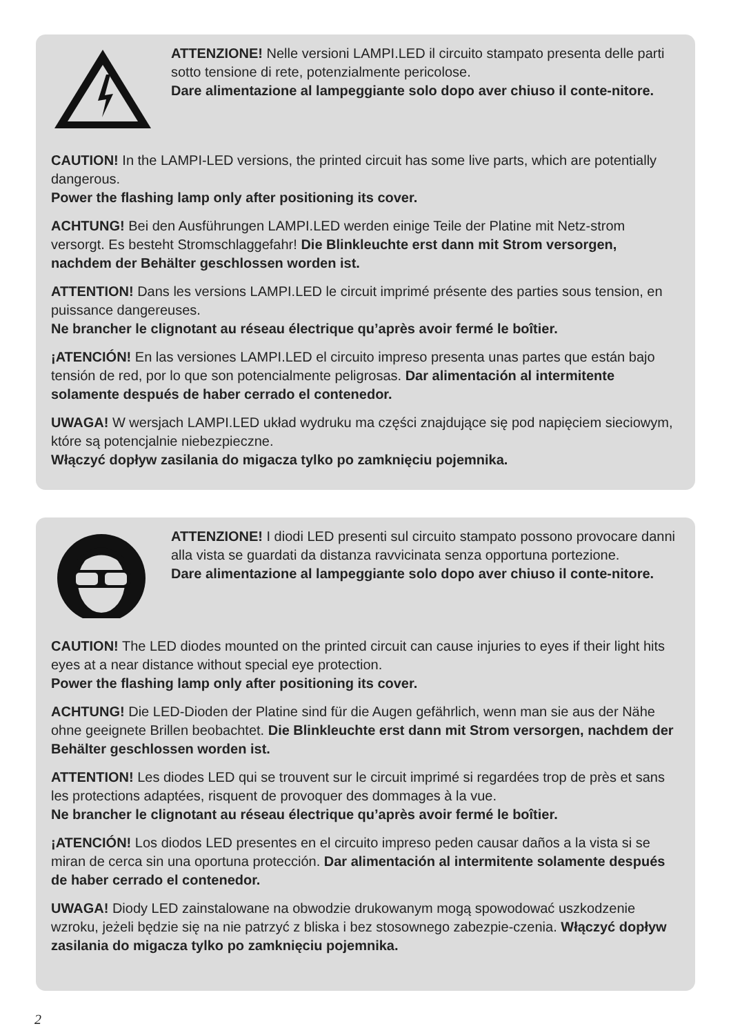ATTENZIONE! Nelle versioni LAMPI.LED il circuito stampato presenta delle parti sotto tensione di rete, potenzialmente pericolose.
Dare alimentazione al lampeggiante solo dopo aver chiuso il conte-nitore.
CAUTION! In the LAMPI-LED versions, the printed circuit has some live parts, which are potentially dangerous.
Power the flashing lamp only after positioning its cover.
ACHTUNG! Bei den Ausführungen LAMPI.LED werden einige Teile der Platine mit Netz-strom versorgt. Es besteht Stromschlaggefahr! Die Blinkleuchte erst dann mit Strom versorgen, nachdem der Behälter geschlossen worden ist.
ATTENTION! Dans les versions LAMPI.LED le circuit imprimé présente des parties sous tension, en puissance dangereuses.
Ne brancher le clignotant au réseau électrique qu’après avoir fermé le boîtier.
¡ATENCIÓN! En las versiones LAMPI.LED el circuito impreso presenta unas partes que están bajo tensión de red, por lo que son potencialmente peligrosas. Dar alimentación al intermitente solamente después de haber cerrado el contenedor.
UWAGA! W wersjach LAMPI.LED układ wydruku ma części znajdujące się pod napięciem sieciowym, które są potencjalnie niebezpieczne.
Włączyć dopływ zasilania do migacza tylko po zamknięciu pojemnika.
ATTENZIONE! I diodi LED presenti sul circuito stampato possono provocare danni alla vista se guardati da distanza ravvicinata senza opportuna portezione.
Dare alimentazione al lampeggiante solo dopo aver chiuso il conte-nitore.
CAUTION! The LED diodes mounted on the printed circuit can cause injuries to eyes if their light hits eyes at a near distance without special eye protection.
Power the flashing lamp only after positioning its cover.
ACHTUNG! Die LED-Dioden der Platine sind für die Augen gefährlich, wenn man sie aus der Nähe ohne geeignete Brillen beobachtet. Die Blinkleuchte erst dann mit Strom versorgen, nachdem der Behälter geschlossen worden ist.
ATTENTION! Les diodes LED qui se trouvent sur le circuit imprimé si regardées trop de près et sans les protections adaptées, risquent de provoquer des dommages à la vue.
Ne brancher le clignotant au réseau électrique qu’après avoir fermé le boîtier.
¡ATENCIÓN! Los diodos LED presentes en el circuito impreso peden causar daños a la vista si se miran de cerca sin una oportuna protección. Dar alimentación al intermitente solamente después de haber cerrado el contenedor.
UWAGA! Diody LED zainstalowane na obwodzie drukowanym mogą spowodować uszkodzenie wzroku, jeżeli będzie się na nie patrzyć z bliska i bez stosownego zabezpie-czenia. Włączyć dopływ zasilania do migacza tylko po zamknięciu pojemnika.
2